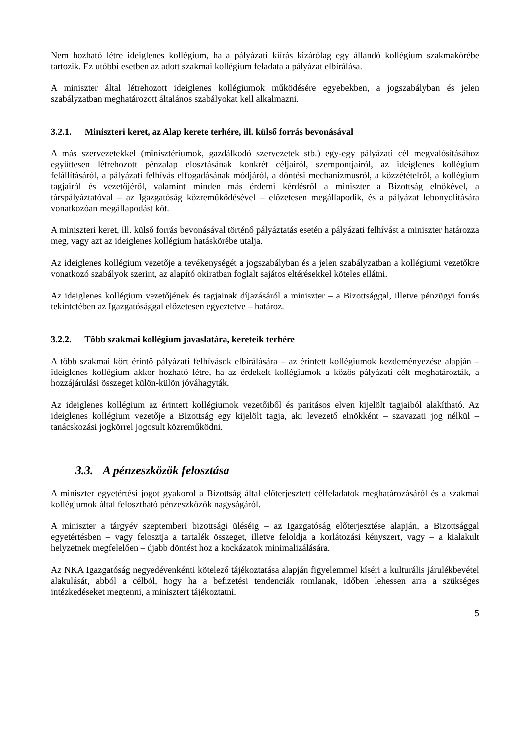Nem hozható létre ideiglenes kollégium, ha a pályázati kiírás kizárólag egy állandó kollégium szakmakörébe tartozik. Ez utóbbi esetben az adott szakmai kollégium feladata a pályázat elbírálása.
A miniszter által létrehozott ideiglenes kollégiumok működésére egyebekben, a jogszabályban és jelen szabályzatban meghatározott általános szabályokat kell alkalmazni.
3.2.1. Miniszteri keret, az Alap kerete terhére, ill. külső forrás bevonásával
A más szervezetekkel (minisztériumok, gazdálkodó szervezetek stb.) egy-egy pályázati cél megvalósításához együttesen létrehozott pénzalap elosztásának konkrét céljairól, szempontjairól, az ideiglenes kollégium felállításáról, a pályázati felhívás elfogadásának módjáról, a döntési mechanizmusról, a közzétételről, a kollégium tagjairól és vezetőjéről, valamint minden más érdemi kérdésről a miniszter a Bizottság elnökével, a társpályáztatóval – az Igazgatóság közreműködésével – előzetesen megállapodik, és a pályázat lebonyolítására vonatkozóan megállapodást köt.
A miniszteri keret, ill. külső forrás bevonásával történő pályáztatás esetén a pályázati felhívást a miniszter határozza meg, vagy azt az ideiglenes kollégium hatáskörébe utalja.
Az ideiglenes kollégium vezetője a tevékenységét a jogszabályban és a jelen szabályzatban a kollégiumi vezetőkre vonatkozó szabályok szerint, az alapító okiratban foglalt sajátos eltérésekkel köteles ellátni.
Az ideiglenes kollégium vezetőjének és tagjainak díjazásáról a miniszter – a Bizottsággal, illetve pénzügyi forrás tekintetében az Igazgatósággal előzetesen egyeztetve – határoz.
3.2.2. Több szakmai kollégium javaslatára, kereteik terhére
A több szakmai kört érintő pályázati felhívások elbírálására – az érintett kollégiumok kezdeményezése alapján – ideiglenes kollégium akkor hozható létre, ha az érdekelt kollégiumok a közös pályázati célt meghatározták, a hozzájárulási összeget külön-külön jóváhagyták.
Az ideiglenes kollégium az érintett kollégiumok vezetőiből és paritásos elven kijelölt tagjaiból alakítható. Az ideiglenes kollégium vezetője a Bizottság egy kijelölt tagja, aki levezető elnökként – szavazati jog nélkül – tanácskozási jogkörrel jogosult közreműködni.
3.3. A pénzeszközök felosztása
A miniszter egyetértési jogot gyakorol a Bizottság által előterjesztett célfeladatok meghatározásáról és a szakmai kollégiumok által felosztható pénzeszközök nagyságáról.
A miniszter a tárgyév szeptemberi bizottsági üléséig – az Igazgatóság előterjesztése alapján, a Bizottsággal egyetértésben – vagy felosztja a tartalék összeget, illetve feloldja a korlátozási kényszert, vagy – a kialakult helyzetnek megfelelően – újabb döntést hoz a kockázatok minimalizálására.
Az NKA Igazgatóság negyedévenkénti kötelező tájékoztatása alapján figyelemmel kíséri a kulturális járulékbevétel alakulását, abból a célból, hogy ha a befizetési tendenciák romlanak, időben lehessen arra a szükséges intézkedéseket megtenni, a minisztert tájékoztatni.
5